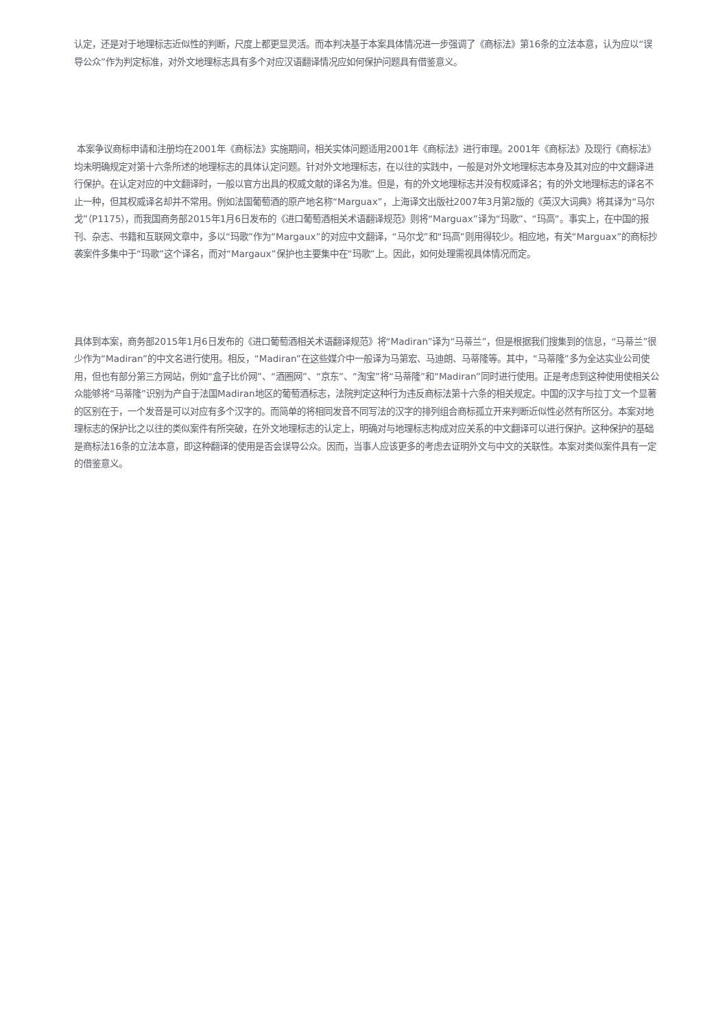认定，还是对于地理标志近似性的判断，尺度上都更显灵活。而本判决基于本案具体情况进一步强调了《商标法》第16条的立法本意，认为应以“误导公众”作为判定标准，对外文地理标志具有多个对应汉语翻译情况应如何保护问题具有借鉴意义。
本案争议商标申请和注册均在2001年《商标法》实施期间，相关实体问题适用2001年《商标法》进行审理。2001年《商标法》及现行《商标法》均未明确规定对第十六条所述的地理标志的具体认定问题。针对外文地理标志，在以往的实践中，一般是对外文地理标志本身及其对应的中文翻译进行保护。在认定对应的中文翻译时，一般以官方出具的权威文献的译名为准。但是，有的外文地理标志并没有权威译名；有的外文地理标志的译名不止一种，但其权威译名却并不常用。例如法国葡萄酒的原产地名称“Marguax”，上海译文出版社2007年3月第2版的《英汉大词典》将其译为“马尔戈”（P1175），而我国商务部2015年1月6日发布的《进口葡萄酒相关术语翻译规范》则将“Marguax”译为“玛歌”、“玛高”。事实上，在中国的报刊、杂志、书籍和互联网文章中，多以“玛歌”作为“Margaux”的对应中文翻译，“马尔戈”和“玛高”则用得较少。相应地，有关“Marguax”的商标抄袭案件多集中于“玛歌”这个译名，而对“Margaux”保护也主要集中在“玛歌”上。因此，如何处理需视具体情况而定。
具体到本案，商务部2015年1月6日发布的《进口葡萄酒相关术语翻译规范》将“Madiran”译为“马蒂兰”，但是根据我们搜集到的信息，“马蒂兰”很少作为“Madiran”的中文名进行使用。相反，“Madiran”在这些媒介中一般译为马第宏、马迪朗、马蒂隆等。其中，“马蒂隆”多为全达实业公司使用，但也有部分第三方网站，例如“盒子比价网”、“酒圈网”、“京东”、“淘宝”将“马蒂隆”和“Madiran”同时进行使用。正是考虑到这种使用使相关公众能够将“马蒂隆”识别为产自于法国Madiran地区的葡萄酒标志，法院判定这种行为违反商标法第十六条的相关规定。中国的汉字与拉丁文一个显著的区别在于，一个发音是可以对应有多个汉字的。而简单的将相同发音不同写法的汉字的排列组合商标孤立开来判断近似性必然有所区分。本案对地理标志的保护比之以往的类似案件有所突破，在外文地理标志的认定上，明确对与地理标志构成对应关系的中文翻译可以进行保护。这种保护的基础是商标法16条的立法本意，即这种翻译的使用是否会误导公众。因而，当事人应该更多的考虑去证明外文与中文的关联性。本案对类似案件具有一定的借鉴意义。